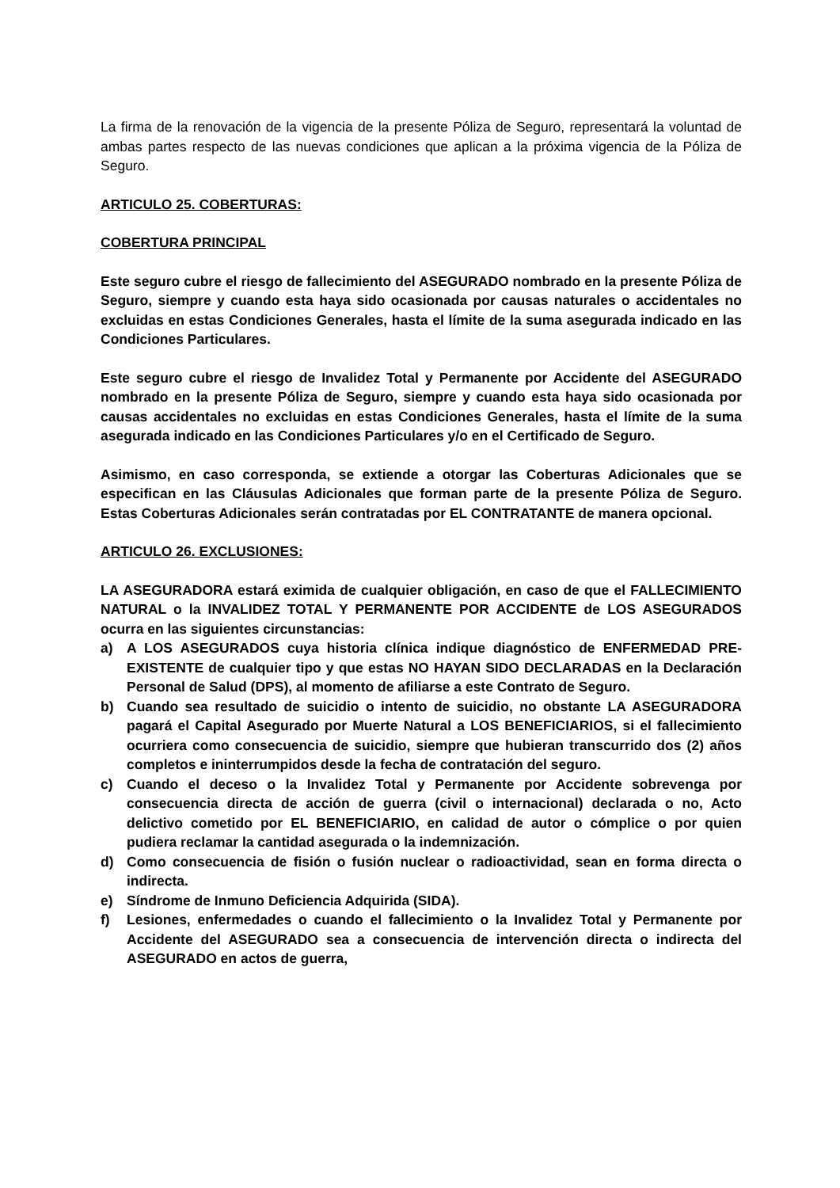La firma de la renovación de la vigencia de la presente Póliza de Seguro, representará la voluntad de ambas partes respecto de las nuevas condiciones que aplican a la próxima vigencia de la Póliza de Seguro.
ARTICULO 25. COBERTURAS:
COBERTURA PRINCIPAL
Este seguro cubre el riesgo de fallecimiento del ASEGURADO nombrado en la presente Póliza de Seguro, siempre y cuando esta haya sido ocasionada por causas naturales o accidentales no excluidas en estas Condiciones Generales, hasta el límite de la suma asegurada indicado en las Condiciones Particulares.
Este seguro cubre el riesgo de Invalidez Total y Permanente por Accidente del ASEGURADO nombrado en la presente Póliza de Seguro, siempre y cuando esta haya sido ocasionada por causas accidentales no excluidas en estas Condiciones Generales, hasta el límite de la suma asegurada indicado en las Condiciones Particulares y/o en el Certificado de Seguro.
Asimismo, en caso corresponda, se extiende a otorgar las Coberturas Adicionales que se especifican en las Cláusulas Adicionales que forman parte de la presente Póliza de Seguro. Estas Coberturas Adicionales serán contratadas por EL CONTRATANTE de manera opcional.
ARTICULO 26. EXCLUSIONES:
LA ASEGURADORA estará eximida de cualquier obligación, en caso de que el FALLECIMIENTO NATURAL o la INVALIDEZ TOTAL Y PERMANENTE POR ACCIDENTE de LOS ASEGURADOS ocurra en las siguientes circunstancias:
a) A LOS ASEGURADOS cuya historia clínica indique diagnóstico de ENFERMEDAD PRE-EXISTENTE de cualquier tipo y que estas NO HAYAN SIDO DECLARADAS en la Declaración Personal de Salud (DPS), al momento de afiliarse a este Contrato de Seguro.
b) Cuando sea resultado de suicidio o intento de suicidio, no obstante LA ASEGURADORA pagará el Capital Asegurado por Muerte Natural a LOS BENEFICIARIOS, si el fallecimiento ocurriera como consecuencia de suicidio, siempre que hubieran transcurrido dos (2) años completos e ininterrumpidos desde la fecha de contratación del seguro.
c) Cuando el deceso o la Invalidez Total y Permanente por Accidente sobrevenga por consecuencia directa de acción de guerra (civil o internacional) declarada o no, Acto delictivo cometido por EL BENEFICIARIO, en calidad de autor o cómplice o por quien pudiera reclamar la cantidad asegurada o la indemnización.
d) Como consecuencia de fisión o fusión nuclear o radioactividad, sean en forma directa o indirecta.
e) Síndrome de Inmuno Deficiencia Adquirida (SIDA).
f) Lesiones, enfermedades o cuando el fallecimiento o la Invalidez Total y Permanente por Accidente del ASEGURADO sea a consecuencia de intervención directa o indirecta del ASEGURADO en actos de guerra,